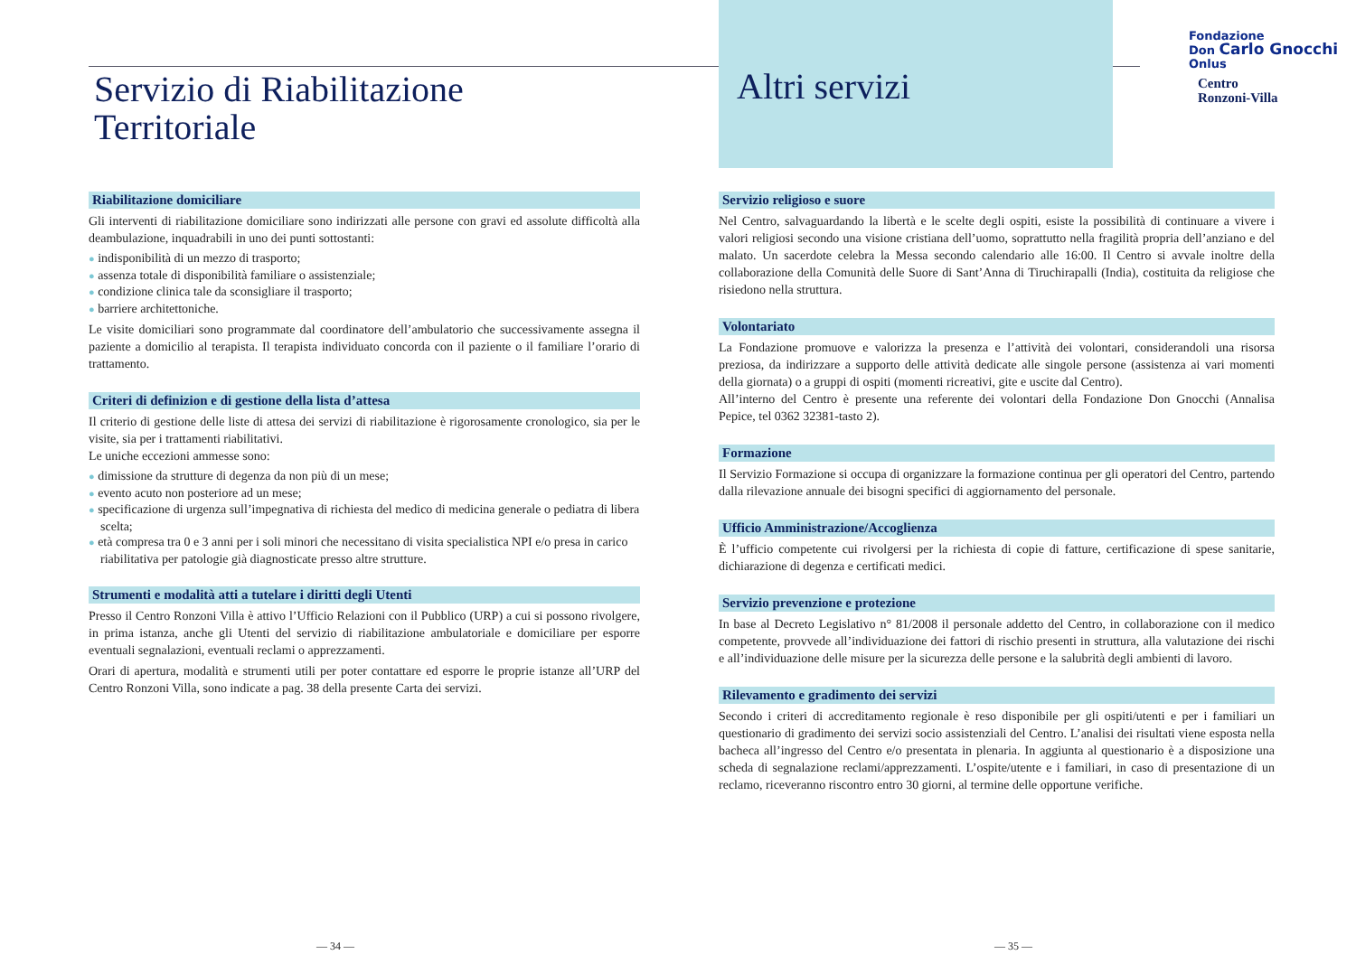Servizio di Riabilitazione
Territoriale
Riabilitazione domiciliare
Gli interventi di riabilitazione domiciliare sono indirizzati alle persone con gravi ed assolute difficoltà alla deambulazione, inquadrabili in uno dei punti sottostanti:
● indisponibilità di un mezzo di trasporto;
● assenza totale di disponibilità familiare o assistenziale;
● condizione clinica tale da sconsigliare il trasporto;
● barriere architettoniche.
Le visite domiciliari sono programmate dal coordinatore dell’ambulatorio che successivamente assegna il paziente a domicilio al terapista. Il terapista individuato concorda con il paziente o il familiare l’orario di trattamento.
Criteri di definizion e di gestione della lista d’attesa
Il criterio di gestione delle liste di attesa dei servizi di riabilitazione è rigorosamente cronologico, sia per le visite, sia per i trattamenti riabilitativi.
Le uniche eccezioni ammesse sono:
● dimissione da strutture di degenza da non più di un mese;
● evento acuto non posteriore ad un mese;
● specificazione di urgenza sull’impegnativa di richiesta del medico di medicina generale o pediatra di libera scelta;
● età compresa tra 0 e 3 anni per i soli minori che necessitano di visita specialistica NPI e/o presa in carico riabilitativa per patologie già diagnosticate presso altre strutture.
Strumenti e modalità atti a tutelare i diritti degli Utenti
Presso il Centro Ronzoni Villa è attivo l’Ufficio Relazioni con il Pubblico (URP) a cui si possono rivolgere, in prima istanza, anche gli Utenti del servizio di riabilitazione ambulatoriale e domiciliare per esporre eventuali segnalazioni, eventuali reclami o apprezzamenti.
Orari di apertura, modalità e strumenti utili per poter contattare ed esporre le proprie istanze all’URP del Centro Ronzoni Villa, sono indicate a pag. 38 della presente Carta dei servizi.
Altri servizi
Servizio religioso e suore
Nel Centro, salvaguardando la libertà e le scelte degli ospiti, esiste la possibilità di continuare a vivere i valori religiosi secondo una visione cristiana dell’uomo, soprattutto nella fragilità propria dell’anziano e del malato. Un sacerdote celebra la Messa secondo calendario alle 16:00. Il Centro si avvale inoltre della collaborazione della Comunità delle Suore di Sant’Anna di Tiruchirapalli (India), costituita da religiose che risiedono nella struttura.
Volontariato
La Fondazione promuove e valorizza la presenza e l’attività dei volontari, considerandoli una risorsa preziosa, da indirizzare a supporto delle attività dedicate alle singole persone (assistenza ai vari momenti della giornata) o a gruppi di ospiti (momenti ricreativi, gite e uscite dal Centro).
All’interno del Centro è presente una referente dei volontari della Fondazione Don Gnocchi (Annalisa Pepice, tel 0362 32381-tasto 2).
Formazione
Il Servizio Formazione si occupa di organizzare la formazione continua per gli operatori del Centro, partendo dalla rilevazione annuale dei bisogni specifici di aggiornamento del personale.
Ufficio Amministrazione/Accoglienza
È l’ufficio competente cui rivolgersi per la richiesta di copie di fatture, certificazione di spese sanitarie, dichiarazione di degenza e certificati medici.
Servizio prevenzione e protezione
In base al Decreto Legislativo n° 81/2008 il personale addetto del Centro, in collaborazione con il medico competente, provvede all’individuazione dei fattori di rischio presenti in struttura, alla valutazione dei rischi e all’individuazione delle misure per la sicurezza delle persone e la salubrità degli ambienti di lavoro.
Rilevamento e gradimento dei servizi
Secondo i criteri di accreditamento regionale è reso disponibile per gli ospiti/utenti e per i familiari un questionario di gradimento dei servizi socio assistenziali del Centro. L’analisi dei risultati viene esposta nella bacheca all’ingresso del Centro e/o presentata in plenaria. In aggiunta al questionario è a disposizione una scheda di segnalazione reclami/apprezzamenti. L’ospite/utente e i familiari, in caso di presentazione di un reclamo, riceveranno riscontro entro 30 giorni, al termine delle opportune verifiche.
Fondazione
Don Carlo Gnocchi
Onlus
Centro
Ronzoni-Villa
— 34 — — 35 —